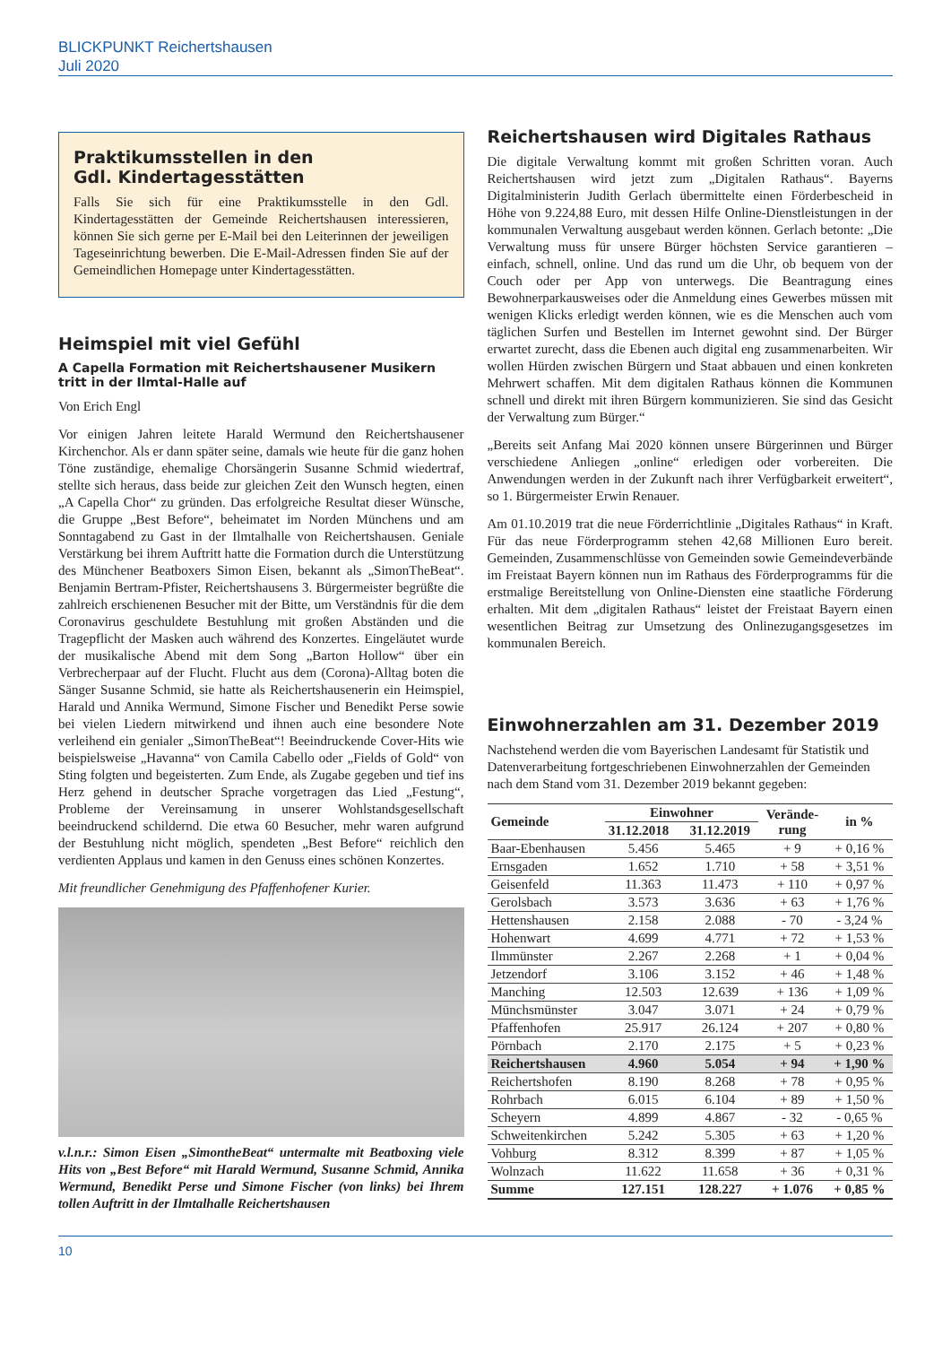BLICKPUNKT Reichertshausen
Juli 2020
Praktikumsstellen in den
Gdl. Kindertagesstätten
Falls Sie sich für eine Praktikumsstelle in den Gdl. Kindertagesstätten der Gemeinde Reichertshausen interessieren, können Sie sich gerne per E-Mail bei den Leiterinnen der jeweiligen Tageseinrichtung bewerben. Die E-Mail-Adressen finden Sie auf der Gemeindlichen Homepage unter Kindertagesstätten.
Heimspiel mit viel Gefühl
A Capella Formation mit Reichertshausener Musikern tritt in der Ilmtal-Halle auf
Von Erich Engl
Vor einigen Jahren leitete Harald Wermund den Reichertshausener Kirchenchor. Als er dann später seine, damals wie heute für die ganz hohen Töne zuständige, ehemalige Chorsängerin Susanne Schmid wiedertraf, stellte sich heraus, dass beide zur gleichen Zeit den Wunsch hegten, einen „A Capella Chor“ zu gründen. Das erfolgreiche Resultat dieser Wünsche, die Gruppe „Best Before“, beheimatet im Norden Münchens und am Sonntagabend zu Gast in der Ilmtalhalle von Reichertshausen. Geniale Verstärkung bei ihrem Auftritt hatte die Formation durch die Unterstützung des Münchener Beatboxers Simon Eisen, bekannt als „SimonTheBeat“. Benjamin Bertram-Pfister, Reichertshausens 3. Bürgermeister begrüßte die zahlreich erschienenen Besucher mit der Bitte, um Verständnis für die dem Coronavirus geschuldete Bestuhlung mit großen Abständen und die Tragepflicht der Masken auch während des Konzertes. Eingeläutet wurde der musikalische Abend mit dem Song „Barton Hollow“ über ein Verbrecherpaar auf der Flucht. Flucht aus dem (Corona)-Alltag boten die Sänger Susanne Schmid, sie hatte als Reichertshausenerin ein Heimspiel, Harald und Annika Wermund, Simone Fischer und Benedikt Perse sowie bei vielen Liedern mitwirkend und ihnen auch eine besondere Note verleihend ein genialer „SimonTheBeat“! Beeindruckende Cover-Hits wie beispielsweise „Havanna“ von Camila Cabello oder „Fields of Gold“ von Sting folgten und begeisterten. Zum Ende, als Zugabe gegeben und tief ins Herz gehend in deutscher Sprache vorgetragen das Lied „Festung“, Probleme der Vereinsamung in unserer Wohlstandsgesellschaft beeindruckend schildernd. Die etwa 60 Besucher, mehr waren aufgrund der Bestuhlung nicht möglich, spendeten „Best Before“ reichlich den verdienten Applaus und kamen in den Genuss eines schönen Konzertes.
Mit freundlicher Genehmigung des Pfaffenhofener Kurier.
v.l.n.r.: Simon Eisen „SimontheBeat“ untermalte mit Beatboxing viele Hits von „Best Before“ mit Harald Wermund, Susanne Schmid, Annika Wermund, Benedikt Perse und Simone Fischer (von links) bei Ihrem tollen Auftritt in der Ilmtalhalle Reichertshausen
Reichertshausen wird Digitales Rathaus
Die digitale Verwaltung kommt mit großen Schritten voran. Auch Reichertshausen wird jetzt zum „Digitalen Rathaus“. Bayerns Digitalministerin Judith Gerlach übermittelte einen Förderbescheid in Höhe von 9.224,88 Euro, mit dessen Hilfe Online-Dienstleistungen in der kommunalen Verwaltung ausgebaut werden können. Gerlach betonte: „Die Verwaltung muss für unsere Bürger höchsten Service garantieren – einfach, schnell, online. Und das rund um die Uhr, ob bequem von der Couch oder per App von unterwegs. Die Beantragung eines Bewohnerparkausweises oder die Anmeldung eines Gewerbes müssen mit wenigen Klicks erledigt werden können, wie es die Menschen auch vom täglichen Surfen und Bestellen im Internet gewohnt sind. Der Bürger erwartet zurecht, dass die Ebenen auch digital eng zusammenarbeiten. Wir wollen Hürden zwischen Bürgern und Staat abbauen und einen konkreten Mehrwert schaffen. Mit dem digitalen Rathaus können die Kommunen schnell und direkt mit ihren Bürgern kommunizieren. Sie sind das Gesicht der Verwaltung zum Bürger.“
„Bereits seit Anfang Mai 2020 können unsere Bürgerinnen und Bürger verschiedene Anliegen „online“ erledigen oder vorbereiten. Die Anwendungen werden in der Zukunft nach ihrer Verfügbarkeit erweitert“, so 1. Bürgermeister Erwin Renauer.
Am 01.10.2019 trat die neue Förderrichtlinie „Digitales Rathaus“ in Kraft. Für das neue Förderprogramm stehen 42,68 Millionen Euro bereit. Gemeinden, Zusammenschlüsse von Gemeinden sowie Gemeindeverbände im Freistaat Bayern können nun im Rathaus des Förderprogramms für die erstmalige Bereitstellung von Online-Diensten eine staatliche Förderung erhalten. Mit dem „digitalen Rathaus“ leistet der Freistaat Bayern einen wesentlichen Beitrag zur Umsetzung des Onlinezugangsgesetzes im kommunalen Bereich.
Einwohnerzahlen am 31. Dezember 2019
Nachstehend werden die vom Bayerischen Landesamt für Statistik und Datenverarbeitung fortgeschriebenen Einwohnerzahlen der Gemeinden nach dem Stand vom 31. Dezember 2019 bekannt gegeben:
| Gemeinde | Einwohner | | Verände- rung | in % |
| --- | --- | --- | --- | --- |
| | 31.12.2018 | 31.12.2019 | | |
| Baar-Ebenhausen | 5.456 | 5.465 | + 9 | + 0,16 % |
| Ernsgaden | 1.652 | 1.710 | + 58 | + 3,51 % |
| Geisenfeld | 11.363 | 11.473 | + 110 | + 0,97 % |
| Gerolsbach | 3.573 | 3.636 | + 63 | + 1,76 % |
| Hettenshausen | 2.158 | 2.088 | - 70 | - 3,24 % |
| Hohenwart | 4.699 | 4.771 | + 72 | + 1,53 % |
| Ilmmünster | 2.267 | 2.268 | + 1 | + 0,04 % |
| Jetzendorf | 3.106 | 3.152 | + 46 | + 1,48 % |
| Manching | 12.503 | 12.639 | + 136 | + 1,09 % |
| Münchsmünster | 3.047 | 3.071 | + 24 | + 0,79 % |
| Pfaffenhofen | 25.917 | 26.124 | + 207 | + 0,80 % |
| Pörnbach | 2.170 | 2.175 | + 5 | + 0,23 % |
| Reichertshausen | 4.960 | 5.054 | + 94 | + 1,90 % |
| Reichertshofen | 8.190 | 8.268 | + 78 | + 0,95 % |
| Rohrbach | 6.015 | 6.104 | + 89 | + 1,50 % |
| Scheyern | 4.899 | 4.867 | - 32 | - 0,65 % |
| Schweitenkirchen | 5.242 | 5.305 | + 63 | + 1,20 % |
| Vohburg | 8.312 | 8.399 | + 87 | + 1,05 % |
| Wolnzach | 11.622 | 11.658 | + 36 | + 0,31 % |
| Summe | 127.151 | 128.227 | + 1.076 | + 0,85 % |
10